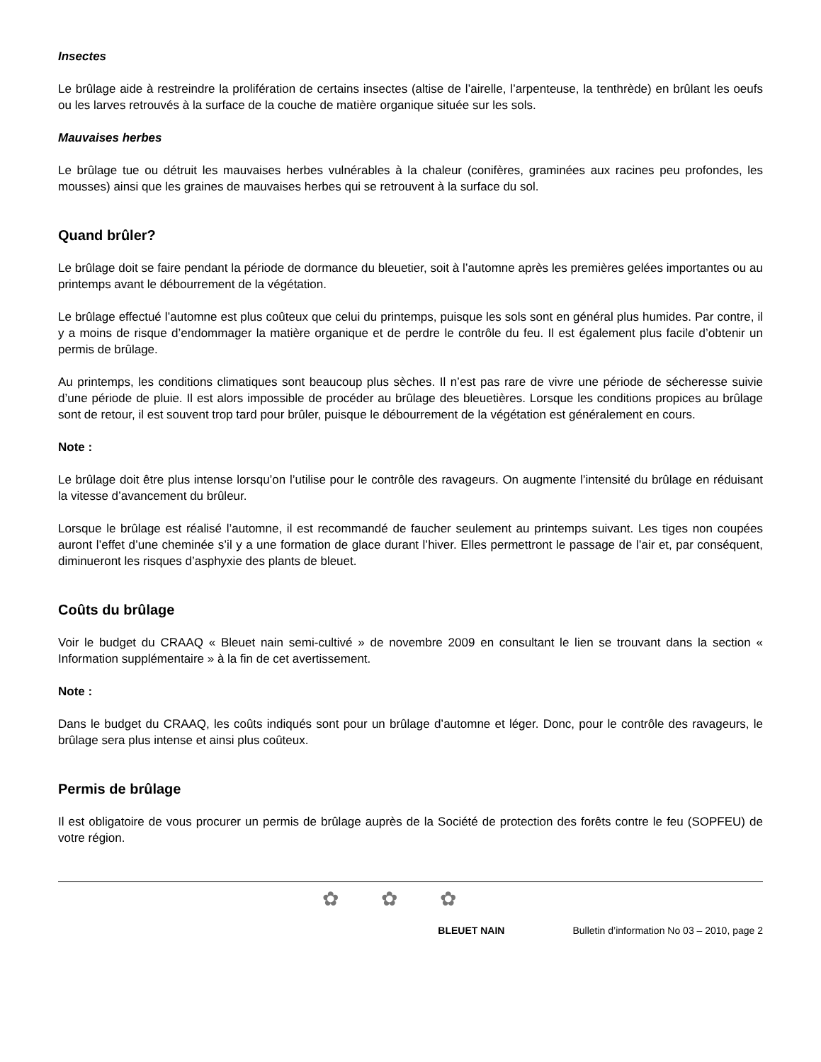Insectes
Le brûlage aide à restreindre la prolifération de certains insectes (altise de l’airelle, l’arpenteuse, la tenthrède) en brûlant les oeufs ou les larves retrouvés à la surface de la couche de matière organique située sur les sols.
Mauvaises herbes
Le brûlage tue ou détruit les mauvaises herbes vulnérables à la chaleur (conifères, graminées aux racines peu profondes, les mousses) ainsi que les graines de mauvaises herbes qui se retrouvent à la surface du sol.
Quand brûler?
Le brûlage doit se faire pendant la période de dormance du bleuetier, soit à l’automne après les premières gelées importantes ou au printemps avant le débourrement de la végétation.
Le brûlage effectué l’automne est plus coûteux que celui du printemps, puisque les sols sont en général plus humides. Par contre, il y a moins de risque d’endommager la matière organique et de perdre le contrôle du feu. Il est également plus facile d’obtenir un permis de brûlage.
Au printemps, les conditions climatiques sont beaucoup plus sèches. Il n’est pas rare de vivre une période de sécheresse suivie d’une période de pluie. Il est alors impossible de procéder au brûlage des bleuetières. Lorsque les conditions propices au brûlage sont de retour, il est souvent trop tard pour brûler, puisque le débourrement de la végétation est généralement en cours.
Note :
Le brûlage doit être plus intense lorsqu’on l’utilise pour le contrôle des ravageurs. On augmente l’intensité du brûlage en réduisant la vitesse d’avancement du brûleur.
Lorsque le brûlage est réalisé l’automne, il est recommandé de faucher seulement au printemps suivant. Les tiges non coupées auront l’effet d’une cheminée s’il y a une formation de glace durant l’hiver. Elles permettront le passage de l’air et, par conséquent, diminueront les risques d’asphyxie des plants de bleuet.
Coûts du brûlage
Voir le budget du CRAAQ « Bleuet nain semi-cultivé » de novembre 2009 en consultant le lien se trouvant dans la section « Information supplémentaire » à la fin de cet avertissement.
Note :
Dans le budget du CRAAQ, les coûts indiqués sont pour un brûlage d’automne et léger. Donc, pour le contrôle des ravageurs, le brûlage sera plus intense et ainsi plus coûteux.
Permis de brûlage
Il est obligatoire de vous procurer un permis de brûlage auprès de la Société de protection des forêts contre le feu (SOPFEU) de votre région.
✿✿✿
BLEUET NAIN Bulletin d’information No 03 – 2010, page 2